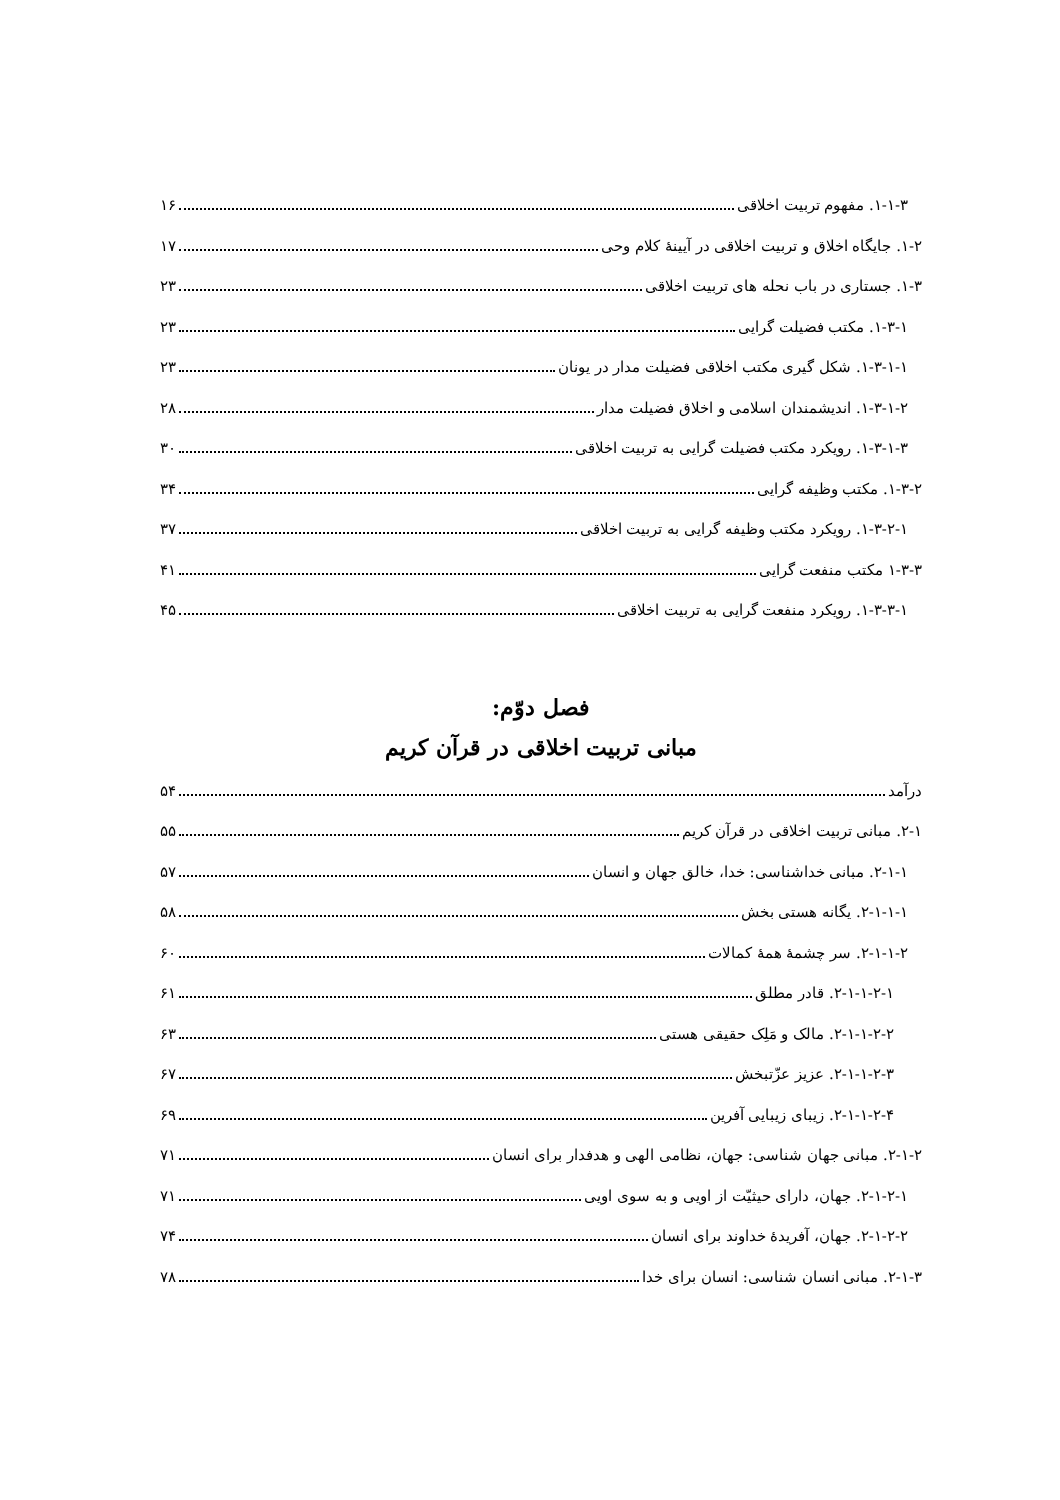۱-۱-۳. مفهوم تربیت اخلاقی ۱۶
۱-۲. جایگاه اخلاق و تربیت اخلاقی در آیینهٔ کلام وحی ۱۷
۱-۳. جستاری در باب نحله های تربیت اخلاقی ۲۳
۱-۳-۱. مکتب فضیلت گرایی ۲۳
۱-۳-۱-۱. شکل گیری مکتب اخلاقی فضیلت مدار در یونان ۲۳
۱-۳-۱-۲. اندیشمندان اسلامی و اخلاق فضیلت مدار ۲۸
۱-۳-۱-۳. رویکرد مکتب فضیلت گرایی به تربیت اخلاقی ۳۰
۱-۳-۲. مکتب وظیفه گرایی ۳۴
۱-۳-۲-۱. رویکرد مکتب وظیفه گرایی به تربیت اخلاقی ۳۷
۱-۳-۳ مکتب منفعت گرایی ۴۱
۱-۳-۳-۱. رویکرد منفعت گرایی به تربیت اخلاقی ۴۵
فصل دوّم:
مبانی تربیت اخلاقی در قرآن کریم
درآمد ۵۴
۲-۱. مبانی تربیت اخلاقی در قرآن کریم ۵۵
۲-۱-۱. مبانی خداشناسی: خدا، خالق جهان و انسان ۵۷
۲-۱-۱-۱. یگانه هستی بخش ۵۸
۲-۱-۱-۲. سر چشمهٔ همهٔ کمالات ۶۰
۲-۱-۱-۲-۱. قادر مطلق ۶۱
۲-۱-۱-۲-۲. مالک و مَلِک حقیقی هستی ۶۳
۲-۱-۱-۲-۳. عزیز عزّتبخش ۶۷
۲-۱-۱-۲-۴. زیبای زیبایی آفرین ۶۹
۲-۱-۲. مبانی جهان شناسی: جهان، نظامی الهی و هدفدار برای انسان ۷۱
۲-۱-۲-۱. جهان، دارای حیثیّت از اویی و به سوی اویی ۷۱
۲-۱-۲-۲. جهان، آفریدهٔ خداوند برای انسان ۷۴
۲-۱-۳. مبانی انسان شناسی: انسان برای خدا ۷۸